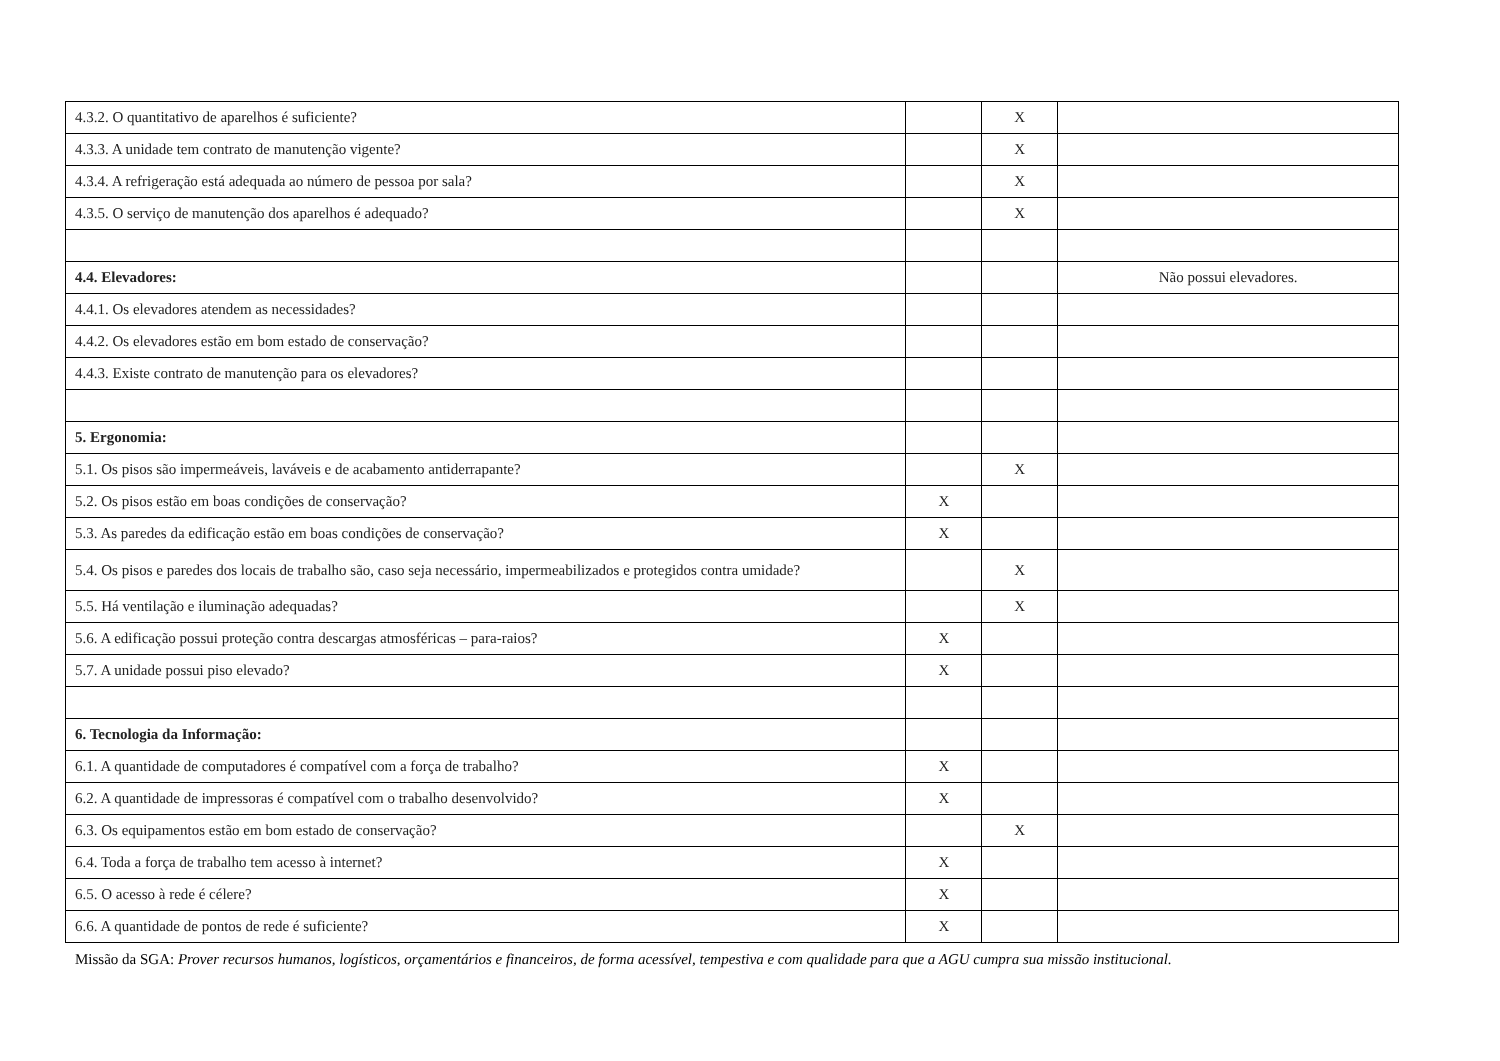| 4.3.2. O quantitativo de aparelhos é suficiente? | | X | |
| 4.3.3. A unidade tem contrato de manutenção vigente? | | X | |
| 4.3.4. A refrigeração está adequada ao número de pessoa por sala? | | X | |
| 4.3.5. O serviço de manutenção dos aparelhos é adequado? | | X | |
| 4.4. Elevadores: | | | Não possui elevadores. |
| 4.4.1. Os elevadores atendem as necessidades? | | | |
| 4.4.2. Os elevadores estão em bom estado de conservação? | | | |
| 4.4.3. Existe contrato de manutenção para os elevadores? | | | |
| 5. Ergonomia: | | | |
| 5.1. Os pisos são impermeáveis, laváveis e de acabamento antiderrapante? | | X | |
| 5.2. Os pisos estão em boas condições de conservação? | X | | |
| 5.3. As paredes da edificação estão em boas condições de conservação? | X | | |
| 5.4. Os pisos e paredes dos locais de trabalho são, caso seja necessário, impermeabilizados e protegidos contra umidade? | | X | |
| 5.5. Há ventilação e iluminação adequadas? | | X | |
| 5.6. A edificação possui proteção contra descargas atmosféricas – para-raios? | X | | |
| 5.7. A unidade possui piso elevado? | X | | |
| 6. Tecnologia da Informação: | | | |
| 6.1. A quantidade de computadores é compatível com a força de trabalho? | X | | |
| 6.2. A quantidade de impressoras é compatível com o trabalho desenvolvido? | X | | |
| 6.3. Os equipamentos estão em bom estado de conservação? | | X | |
| 6.4. Toda a força de trabalho tem acesso à internet? | X | | |
| 6.5. O acesso à rede é célere? | X | | |
| 6.6. A quantidade de pontos de rede é suficiente? | X | | |
Missão da SGA: Prover recursos humanos, logísticos, orçamentários e financeiros, de forma acessível, tempestiva e com qualidade para que a AGU cumpra sua missão institucional.